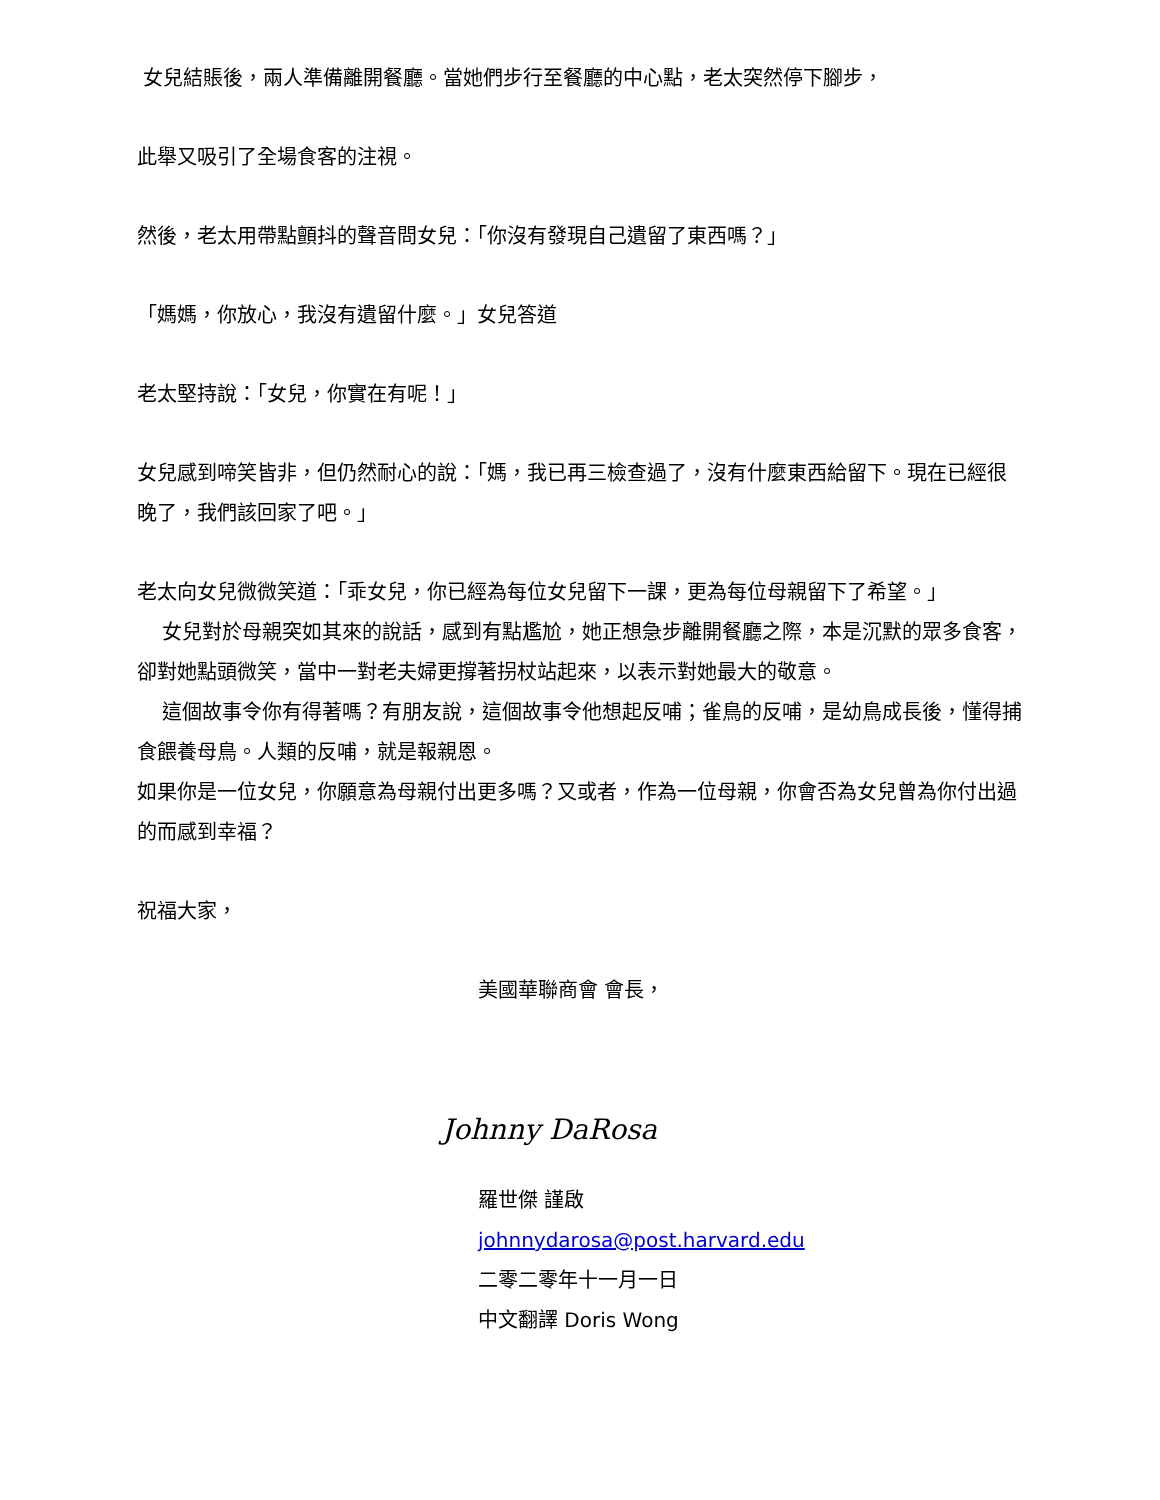女兒結賬後，兩人準備離開餐廳。當她們步行至餐廳的中心點，老太突然停下腳步，
此舉又吸引了全場食客的注視。
然後，老太用帶點顫抖的聲音問女兒：「你沒有發現自己遺留了東西嗎？」
「媽媽，你放心，我沒有遺留什麼。」女兒答道
老太堅持說：「女兒，你實在有呢！」
女兒感到啼笑皆非，但仍然耐心的說：「媽，我已再三檢查過了，沒有什麼東西給留下。現在已經很晚了，我們該回家了吧。」
老太向女兒微微笑道：「乖女兒，你已經為每位女兒留下一課，更為每位母親留下了希望。」
女兒對於母親突如其來的說話，感到有點尷尬，她正想急步離開餐廳之際，本是沉默的眾多食客，卻對她點頭微笑，當中一對老夫婦更撐著拐杖站起來，以表示對她最大的敬意。
這個故事令你有得著嗎？有朋友說，這個故事令他想起反哺；雀鳥的反哺，是幼鳥成長後，懂得捕食餵養母鳥。人類的反哺，就是報親恩。
如果你是一位女兒，你願意為母親付出更多嗎？又或者，作為一位母親，你會否為女兒曾為你付出過的而感到幸福？
祝福大家，
美國華聯商會 會長，
Johnny DaRosa
羅世傑 謹啟
johnnydarosa@post.harvard.edu
二零二零年十一月一日
中文翻譯 Doris Wong